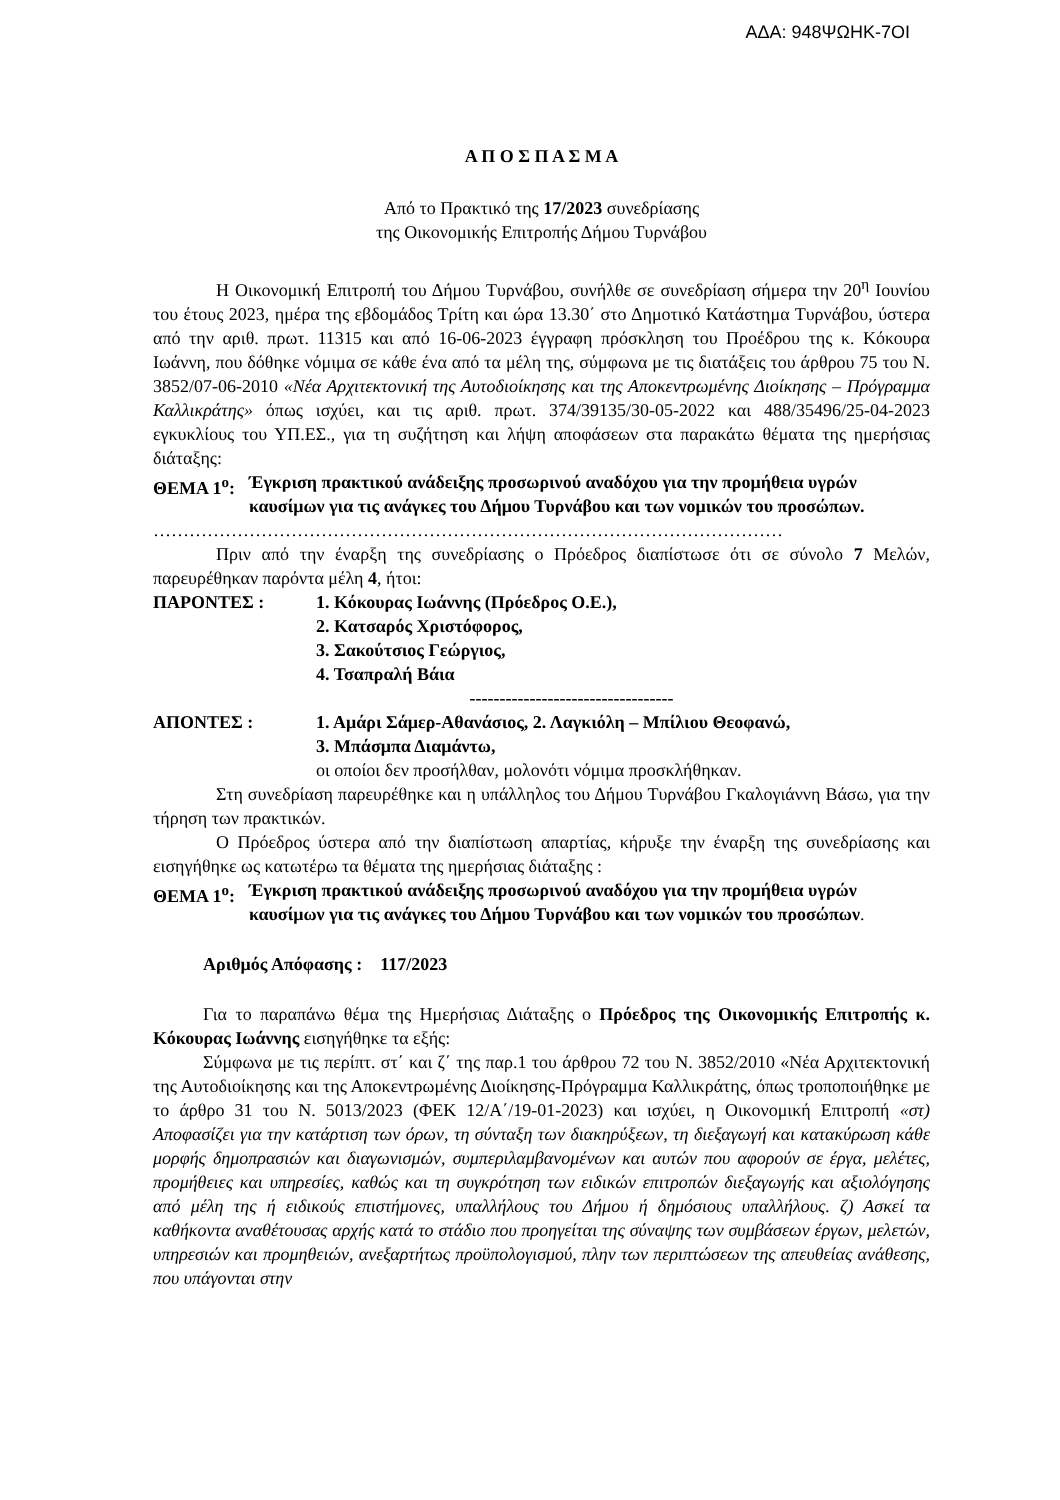ΑΔΑ: 948ΨΩΗΚ-7ΟΙ
Α Π Ο Σ Π Α Σ Μ Α
Από το Πρακτικό της 17/2023 συνεδρίασης
της Οικονομικής Επιτροπής Δήμου Τυρνάβου
Η Οικονομική Επιτροπή του Δήμου Τυρνάβου, συνήλθε σε συνεδρίαση σήμερα την 20<sup>η</sup> Ιουνίου του έτους 2023, ημέρα της εβδομάδος Τρίτη και ώρα 13.30΄ στο Δημοτικό Κατάστημα Τυρνάβου, ύστερα από την αριθ. πρωτ. 11315 και από 16-06-2023 έγγραφη πρόσκληση του Προέδρου της κ. Κόκουρα Ιωάννη, που δόθηκε νόμιμα σε κάθε ένα από τα μέλη της, σύμφωνα με τις διατάξεις του άρθρου 75 του Ν. 3852/07-06-2010 «Νέα Αρχιτεκτονική της Αυτοδιοίκησης και της Αποκεντρωμένης Διοίκησης – Πρόγραμμα Καλλικράτης» όπως ισχύει, και τις αριθ. πρωτ. 374/39135/30-05-2022 και 488/35496/25-04-2023 εγκυκλίους του ΥΠ.ΕΣ., για τη συζήτηση και λήψη αποφάσεων στα παρακάτω θέματα της ημερήσιας διάταξης:
ΘΕΜΑ 1<sup>ο</sup>: Έγκριση πρακτικού ανάδειξης προσωρινού αναδόχου για την προμήθεια υγρών καυσίμων για τις ανάγκες του Δήμου Τυρνάβου και των νομικών του προσώπων.
……………………………………………………………………………………………
Πριν από την έναρξη της συνεδρίασης ο Πρόεδρος διαπίστωσε ότι σε σύνολο 7 Μελών, παρευρέθηκαν παρόντα μέλη 4, ήτοι:
ΠΑΡΟΝΤΕΣ : 1. Κόκουρας Ιωάννης (Πρόεδρος Ο.Ε.),
2. Κατσαρός Χριστόφορος,
3. Σακούτσιος Γεώργιος,
4. Τσαπραλή Βάια
----------------------------------
ΑΠΟΝΤΕΣ : 1. Αμάρι Σάμερ-Αθανάσιος, 2. Λαγκιόλη – Μπίλιου Θεοφανώ,
3. Μπάσμπα Διαμάντω,
οι οποίοι δεν προσήλθαν, μολονότι νόμιμα προσκλήθηκαν.
Στη συνεδρίαση παρευρέθηκε και η υπάλληλος του Δήμου Τυρνάβου Γκαλογιάννη Βάσω, για την τήρηση των πρακτικών.
Ο Πρόεδρος ύστερα από την διαπίστωση απαρτίας, κήρυξε την έναρξη της συνεδρίασης και εισηγήθηκε ως κατωτέρω τα θέματα της ημερήσιας διάταξης :
ΘΕΜΑ 1<sup>ο</sup>: Έγκριση πρακτικού ανάδειξης προσωρινού αναδόχου για την προμήθεια υγρών καυσίμων για τις ανάγκες του Δήμου Τυρνάβου και των νομικών του προσώπων.
Αριθμός Απόφασης : 117/2023
Για το παραπάνω θέμα της Ημερήσιας Διάταξης ο Πρόεδρος της Οικονομικής Επιτροπής κ. Κόκουρας Ιωάννης εισηγήθηκε τα εξής:
Σύμφωνα με τις περίπτ. στ΄ και ζ΄ της παρ.1 του άρθρου 72 του Ν. 3852/2010 «Νέα Αρχιτεκτονική της Αυτοδιοίκησης και της Αποκεντρωμένης Διοίκησης-Πρόγραμμα Καλλικράτης, όπως τροποποιήθηκε με το άρθρο 31 του Ν. 5013/2023 (ΦΕΚ 12/Α΄/19-01-2023) και ισχύει, η Οικονομική Επιτροπή «στ) Αποφασίζει για την κατάρτιση των όρων, τη σύνταξη των διακηρύξεων, τη διεξαγωγή και κατακύρωση κάθε μορφής δημοπρασιών και διαγωνισμών, συμπεριλαμβανομένων και αυτών που αφορούν σε έργα, μελέτες, προμήθειες και υπηρεσίες, καθώς και τη συγκρότηση των ειδικών επιτροπών διεξαγωγής και αξιολόγησης από μέλη της ή ειδικούς επιστήμονες, υπαλλήλους του Δήμου ή δημόσιους υπαλλήλους. ζ) Ασκεί τα καθήκοντα αναθέτουσας αρχής κατά το στάδιο που προηγείται της σύναψης των συμβάσεων έργων, μελετών, υπηρεσιών και προμηθειών, ανεξαρτήτως προϋπολογισμού, πλην των περιπτώσεων της απευθείας ανάθεσης, που υπάγονται στην